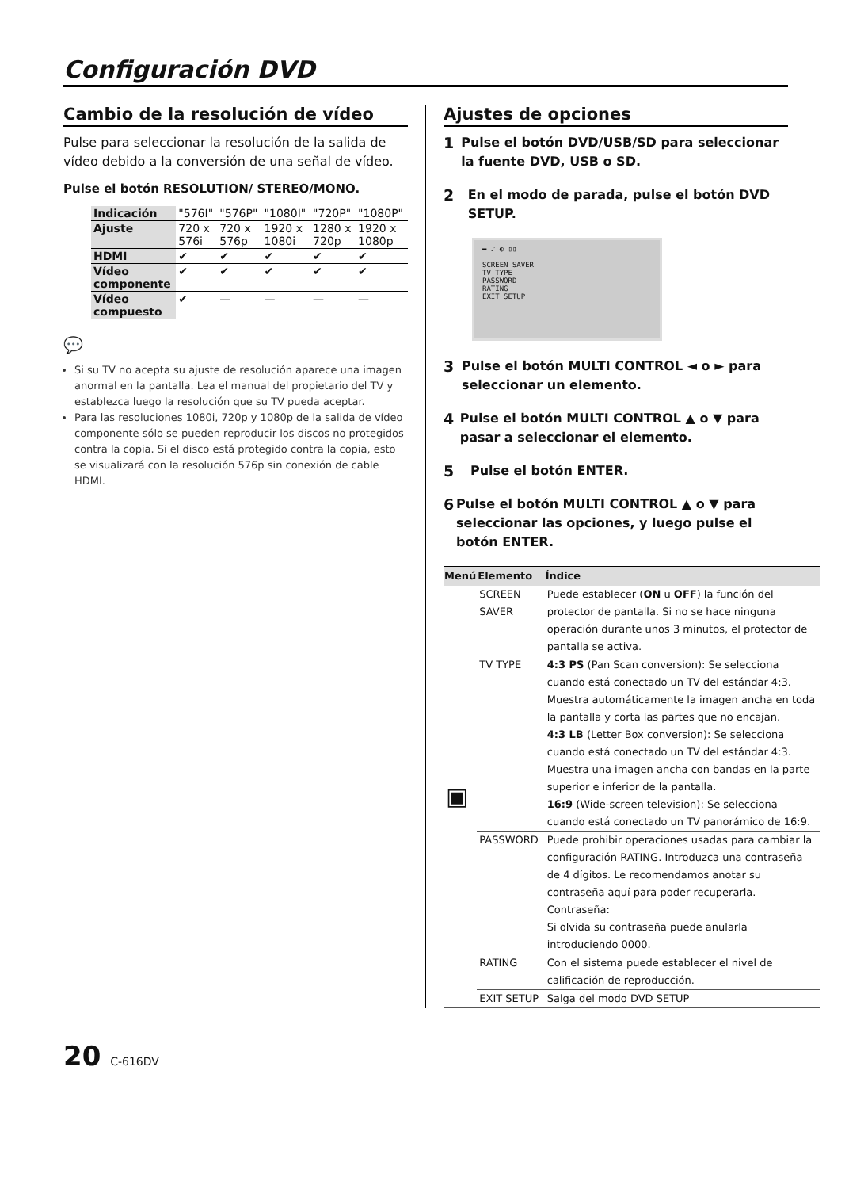Configuración DVD
Cambio de la resolución de vídeo
Pulse para seleccionar la resolución de la salida de vídeo debido a la conversión de una señal de vídeo.
Pulse el botón RESOLUTION/ STEREO/MONO.
| Indicación | "576I" | "576P" | "1080I" | "720P" | "1080P" |
| Ajuste | 720 x 576i | 720 x 576p | 1920 x 1080i | 1280 x 720p | 1920 x 1080p |
| HDMI | ✔ | ✔ | ✔ | ✔ | ✔ |
| Vídeo componente | ✔ | ✔ | ✔ | ✔ | ✔ |
| Vídeo compuesto | ✔ | — | — | — | — |
💬
Si su TV no acepta su ajuste de resolución aparece una imagen anormal en la pantalla. Lea el manual del propietario del TV y establezca luego la resolución que su TV pueda aceptar.
Para las resoluciones 1080i, 720p y 1080p de la salida de vídeo componente sólo se pueden reproducir los discos no protegidos contra la copia. Si el disco está protegido contra la copia, esto se visualizará con la resolución 576p sin conexión de cable HDMI.
Ajustes de opciones
1
Pulse el botón DVD/USB/SD para seleccionar la fuente DVD, USB o SD.
2
En el modo de parada, pulse el botón DVD SETUP.
▬ ♪ ◐ ▯▯
SCREEN SAVER
TV TYPE
PASSWORD
RATING
EXIT SETUP
3
Pulse el botón MULTI CONTROL ◄ o ► para seleccionar un elemento.
4
Pulse el botón MULTI CONTROL ▲ o ▼ para pasar a seleccionar el elemento.
5
Pulse el botón ENTER.
6
Pulse el botón MULTI CONTROL ▲ o ▼ para seleccionar las opciones, y luego pulse el botón ENTER.
| Menú | Elemento | Índice |
| --- | --- | --- |
| ▣ | SCREEN SAVER | Puede establecer ( ON u OFF ) la función del protector de pantalla. Si no se hace ninguna operación durante unos 3 minutos, el protector de pantalla se activa. |
| | TV TYPE | 4:3 PS (Pan Scan conversion): Se selecciona cuando está conectado un TV del estándar 4:3. Muestra automáticamente la imagen ancha en toda la pantalla y corta las partes que no encajan. 4:3 LB (Letter Box conversion): Se selecciona cuando está conectado un TV del estándar 4:3. Muestra una imagen ancha con bandas en la parte superior e inferior de la pantalla. 16:9 (Wide-screen television): Se selecciona cuando está conectado un TV panorámico de 16:9. |
| | PASSWORD | Puede prohibir operaciones usadas para cambiar la configuración RATING. Introduzca una contraseña de 4 dígitos. Le recomendamos anotar su contraseña aquí para poder recuperarla. Contraseña: Si olvida su contraseña puede anularla introduciendo 0000. |
| | RATING | Con el sistema puede establecer el nivel de calificación de reproducción. |
| | EXIT SETUP | Salga del modo DVD SETUP |
20 C-616DV